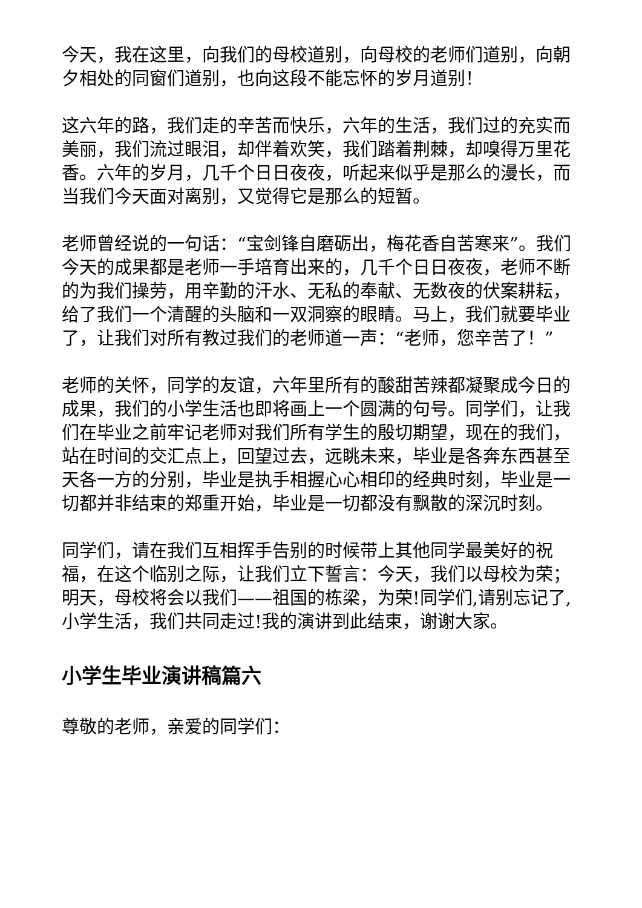今天，我在这里，向我们的母校道别，向母校的老师们道别，向朝夕相处的同窗们道别，也向这段不能忘怀的岁月道别！
这六年的路，我们走的辛苦而快乐，六年的生活，我们过的充实而美丽，我们流过眼泪，却伴着欢笑，我们踏着荆棘，却嗅得万里花香。六年的岁月，几千个日日夜夜，听起来似乎是那么的漫长，而当我们今天面对离别，又觉得它是那么的短暂。
老师曾经说的一句话：“宝剑锋自磨砺出，梅花香自苦寒来”。我们今天的成果都是老师一手培育出来的，几千个日日夜夜，老师不断的为我们操劳，用辛勤的汗水、无私的奉献、无数夜的伏案耕耘，给了我们一个清醒的头脑和一双洞察的眼睛。马上，我们就要毕业了，让我们对所有教过我们的老师道一声：“老师，您辛苦了！”
老师的关怀，同学的友谊，六年里所有的酸甜苦辣都凝聚成今日的成果，我们的小学生活也即将画上一个圆满的句号。同学们，让我们在毕业之前牢记老师对我们所有学生的殷切期望，现在的我们，站在时间的交汇点上，回望过去，远眺未来，毕业是各奔东西甚至天各一方的分别，毕业是执手相握心心相印的经典时刻，毕业是一切都并非结束的郑重开始，毕业是一切都没有飘散的深沉时刻。
同学们，请在我们互相挥手告别的时候带上其他同学最美好的祝福，在这个临别之际，让我们立下誓言：今天，我们以母校为荣；明天，母校将会以我们——祖国的栋梁，为荣!同学们,请别忘记了,小学生活，我们共同走过!我的演讲到此结束，谢谢大家。
小学生毕业演讲稿篇六
尊敬的老师，亲爱的同学们：